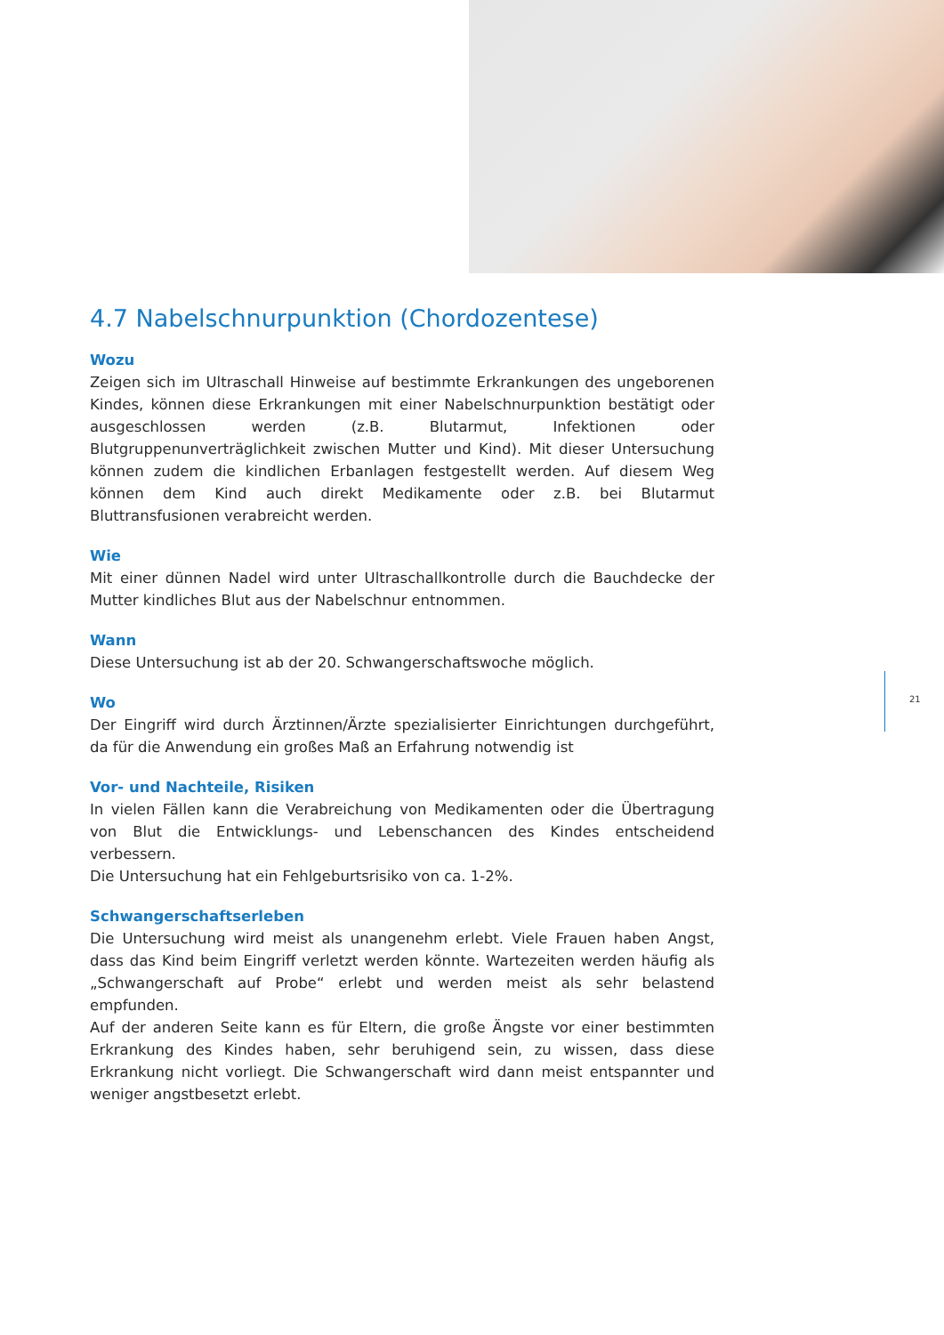4.7 Nabelschnurpunktion (Chordozentese)
Wozu
Zeigen sich im Ultraschall Hinweise auf bestimmte Erkrankungen des ungeborenen Kindes, können diese Erkrankungen mit einer Nabelschnurpunktion bestätigt oder ausgeschlossen werden (z.B. Blutarmut, Infektionen oder Blutgruppenunverträglichkeit zwischen Mutter und Kind). Mit dieser Untersuchung können zudem die kindlichen Erbanlagen festgestellt werden. Auf diesem Weg können dem Kind auch direkt Medikamente oder z.B. bei Blutarmut Bluttransfusionen verabreicht werden.
Wie
Mit einer dünnen Nadel wird unter Ultraschallkontrolle durch die Bauchdecke der Mutter kindliches Blut aus der Nabelschnur entnommen.
Wann
Diese Untersuchung ist ab der 20. Schwangerschaftswoche möglich.
Wo
Der Eingriff wird durch Ärztinnen/Ärzte spezialisierter Einrichtungen durchgeführt, da für die Anwendung ein großes Maß an Erfahrung notwendig ist
Vor- und Nachteile, Risiken
In vielen Fällen kann die Verabreichung von Medikamenten oder die Übertragung von Blut die Entwicklungs- und Lebenschancen des Kindes entscheidend verbessern.
Die Untersuchung hat ein Fehlgeburtsrisiko von ca. 1-2%.
Schwangerschaftserleben
Die Untersuchung wird meist als unangenehm erlebt. Viele Frauen haben Angst, dass das Kind beim Eingriff verletzt werden könnte. Wartezeiten werden häufig als „Schwangerschaft auf Probe“ erlebt und werden meist als sehr belastend empfunden.
Auf der anderen Seite kann es für Eltern, die große Ängste vor einer bestimmten Erkrankung des Kindes haben, sehr beruhigend sein, zu wissen, dass diese Erkrankung nicht vorliegt. Die Schwangerschaft wird dann meist entspannter und weniger angstbesetzt erlebt.
21